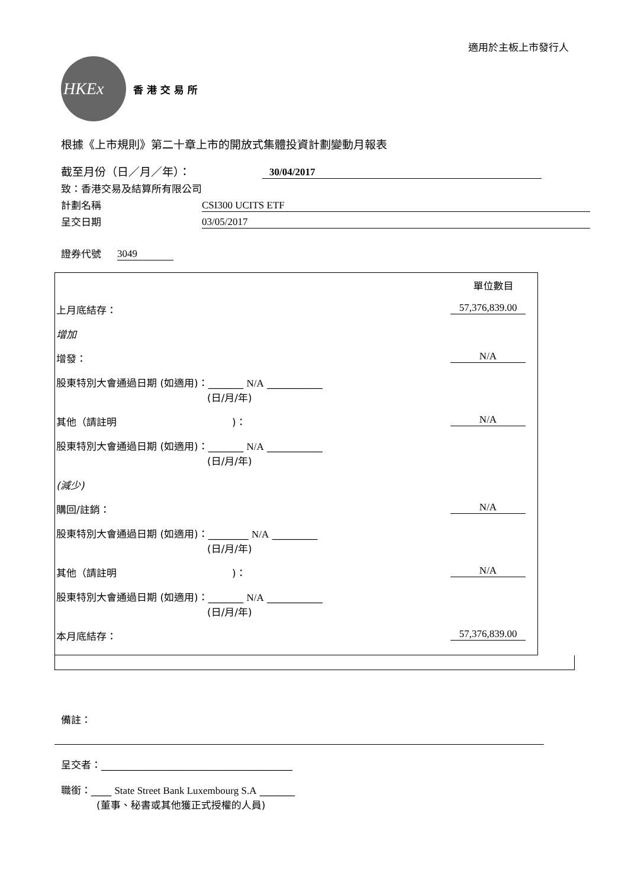適用於主板上市發行人
HKEx
香 港 交 易 所
根據《上市規則》第二十章上市的開放式集體投資計劃變動月報表
截至月份（日／月／年）： 30/04/2017
致：香港交易及結算所有限公司
計劃名稱 CSI300 UCITS ETF
呈交日期 03/05/2017
證券代號 3049
| | 單位數目 |
| 上月底結存： | 57,376,839.00 |
| 增加 | |
| 增發： | N/A |
| 股東特別大會通過日期 (如適用)：_______ N/A ___________ (日/月/年) | |
| 其他（請註明 )： | N/A |
| 股東特別大會通過日期 (如適用)：_______ N/A ___________ (日/月/年) | |
| (減少) | |
| 購回/註銷： | N/A |
| 股東特別大會通過日期 (如適用)：________ N/A _________ (日/月/年) | |
| 其他（請註明 )： | N/A |
| 股東特別大會通過日期 (如適用)：_______ N/A ___________ (日/月/年) | |
| 本月底結存： | 57,376,839.00 |
備註：
呈交者：______________________________________
職銜：____ State Street Bank Luxembourg S.A _______
(董事、秘書或其他獲正式授權的人員)